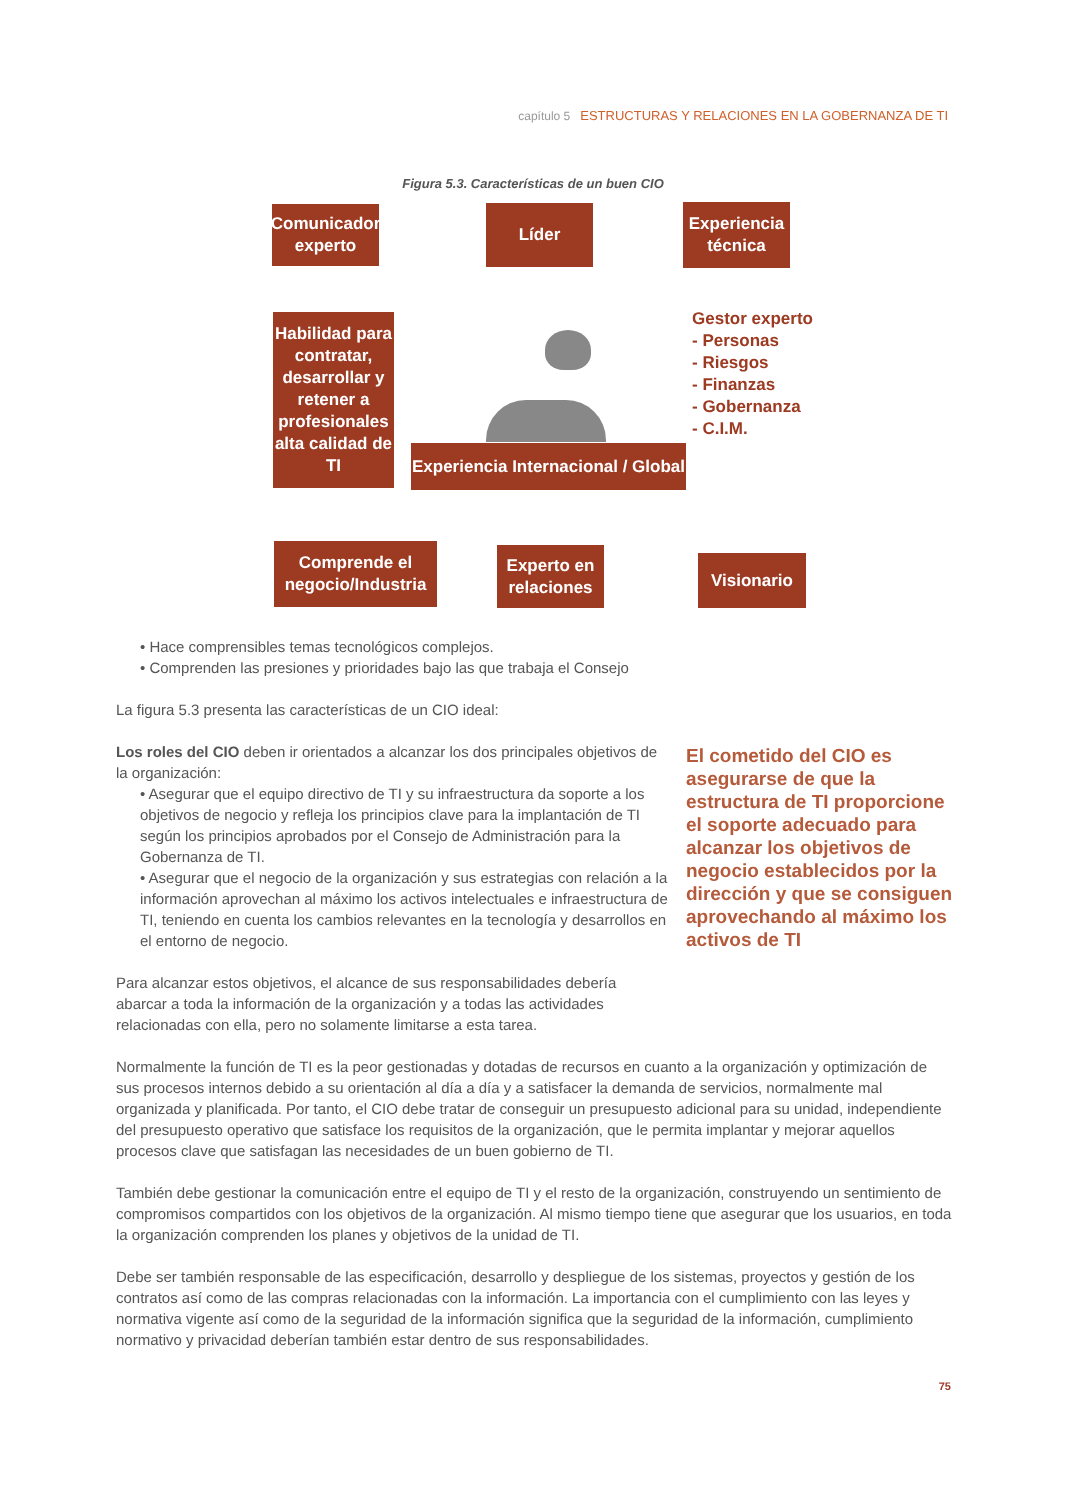capítulo 5 ESTRUCTURAS Y RELACIONES EN LA GOBERNANZA DE TI
Figura 5.3. Características de un buen CIO
Comunicador experto
Líder
Experiencia técnica
Habilidad para contratar, desarrollar y retener a profesionales alta calidad de TI
Gestor experto
- Personas
- Riesgos
- Finanzas
- Gobernanza
- C.I.M.
Experiencia Internacional / Global
Comprende el negocio/Industria
Experto en relaciones
Visionario
• Hace comprensibles temas tecnológicos complejos.
• Comprenden las presiones y prioridades bajo las que trabaja el Consejo
La figura 5.3 presenta las características de un CIO ideal:
Los roles del CIO deben ir orientados a alcanzar los dos principales objetivos de la organización:
• Asegurar que el equipo directivo de TI y su infraestructura da soporte a los objetivos de negocio y refleja los principios clave para la implantación de TI según los principios aprobados por el Consejo de Administración para la Gobernanza de TI.
• Asegurar que el negocio de la organización y sus estrategias con relación a la información aprovechan al máximo los activos intelectuales e infraestructura de TI, teniendo en cuenta los cambios relevantes en la tecnología y desarrollos en el entorno de negocio.
Para alcanzar estos objetivos, el alcance de sus responsabilidades debería abarcar a toda la información de la organización y a todas las actividades relacionadas con ella, pero no solamente limitarse a esta tarea.
Normalmente la función de TI es la peor gestionadas y dotadas de recursos en cuanto a la organización y optimización de sus procesos internos debido a su orientación al día a día y a satisfacer la demanda de servicios, normalmente mal organizada y planificada. Por tanto, el CIO debe tratar de conseguir un presupuesto adicional para su unidad, independiente del presupuesto operativo que satisface los requisitos de la organización, que le permita implantar y mejorar aquellos procesos clave que satisfagan las necesidades de un buen gobierno de TI.
También debe gestionar la comunicación entre el equipo de TI y el resto de la organización, construyendo un sentimiento de compromisos compartidos con los objetivos de la organización. Al mismo tiempo tiene que asegurar que los usuarios, en toda la organización comprenden los planes y objetivos de la unidad de TI.
Debe ser también responsable de las especificación, desarrollo y despliegue de los sistemas, proyectos y gestión de los contratos así como de las compras relacionadas con la información. La importancia con el cumplimiento con las leyes y normativa vigente así como de la seguridad de la información significa que la seguridad de la información, cumplimiento normativo y privacidad deberían también estar dentro de sus responsabilidades.
El cometido del CIO es asegurarse de que la estructura de TI proporcione el soporte adecuado para alcanzar los objetivos de negocio establecidos por la dirección y que se consiguen aprovechando al máximo los activos de TI
75